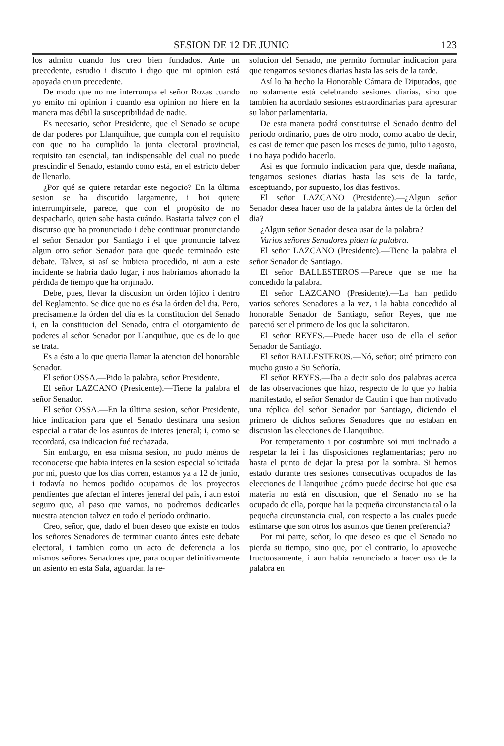SESION DE 12 DE JUNIO 123
los admito cuando los creo bien fundados. Ante un precedente, estudio i discuto i digo que mi opinion está apoyada en un precedente.
De modo que no me interrumpa el señor Rozas cuando yo emito mi opinion i cuando esa opinion no hiere en la manera mas débil la susceptibilidad de nadie.
Es necesario, señor Presidente, que el Senado se ocupe de dar poderes por Llanquihue, que cumpla con el requisito con que no ha cumplido la junta electoral provincial, requisito tan esencial, tan indispensable del cual no puede prescindir el Senado, estando como está, en el estricto deber de llenarlo.
¿Por qué se quiere retardar este negocio? En la última sesion se ha discutido largamente, i hoi quiere interrumpírsele, parece, que con el propósito de no despacharlo, quien sabe hasta cuándo. Bastaria talvez con el discurso que ha pronunciado i debe continuar pronunciando el señor Senador por Santiago i el que pronuncie talvez algun otro señor Senador para que quede terminado este debate. Talvez, si así se hubiera procedido, ni aun a este incidente se habria dado lugar, i nos habríamos ahorrado la pérdida de tiempo que ha orijinado.
Debe, pues, llevar la discusion un órden lójico i dentro del Reglamento. Se dice que no es ésa la órden del dia. Pero, precisamente la órden del dia es la constitucion del Senado i, en la constitucion del Senado, entra el otorgamiento de poderes al señor Senador por Llanquihue, que es de lo que se trata.
Es a ésto a lo que queria llamar la atencion del honorable Senador.
El señor OSSA.—Pido la palabra, señor Presidente.
El señor LAZCANO (Presidente).—Tiene la palabra el señor Senador.
El señor OSSA.—En la última sesion, señor Presidente, hice indicacion para que el Senado destinara una sesion especial a tratar de los asuntos de interes jeneral; i, como se recordará, esa indicacion fué rechazada.
Sin embargo, en esa misma sesion, no pudo ménos de reconocerse que habia interes en la sesion especial solicitada por mí, puesto que los dias corren, estamos ya a 12 de junio, i todavía no hemos podido ocuparnos de los proyectos pendientes que afectan el interes jeneral del pais, i aun estoi seguro que, al paso que vamos, no podremos dedicarles nuestra atencion talvez en todo el período ordinario.
Creo, señor, que, dado el buen deseo que existe en todos los señores Senadores de terminar cuanto ántes este debate electoral, i tambien como un acto de deferencia a los mismos señores Senadores que, para ocupar definitivamente un asiento en esta Sala, aguardan la re-
solucion del Senado, me permito formular indicacion para que tengamos sesiones diarias hasta las seis de la tarde.
Así lo ha hecho la Honorable Cámara de Diputados, que no solamente está celebrando sesiones diarias, sino que tambien ha acordado sesiones estraordinarias para apresurar su labor parlamentaria.
De esta manera podrá constituirse el Senado dentro del período ordinario, pues de otro modo, como acabo de decir, es casi de temer que pasen los meses de junio, julio i agosto, i no haya podido hacerlo.
Así es que formulo indicacion para que, desde mañana, tengamos sesiones diarias hasta las seis de la tarde, esceptuando, por supuesto, los dias festivos.
El señor LAZCANO (Presidente).—¿Algun señor Senador desea hacer uso de la palabra ántes de la órden del dia?
¿Algun señor Senador desea usar de la palabra?
Varios señores Senadores piden la palabra.
El señor LAZCANO (Presidente).—Tiene la palabra el señor Senador de Santiago.
El señor BALLESTEROS.—Parece que se me ha concedido la palabra.
El señor LAZCANO (Presidente).—La han pedido varios señores Senadores a la vez, i la habia concedido al honorable Senador de Santiago, señor Reyes, que me pareció ser el primero de los que la solicitaron.
El señor REYES.—Puede hacer uso de ella el señor Senador de Santiago.
El señor BALLESTEROS.—Nó, señor; oiré primero con mucho gusto a Su Señoría.
El señor REYES.—Iba a decir solo dos palabras acerca de las observaciones que hizo, respecto de lo que yo habia manifestado, el señor Senador de Cautin i que han motivado una réplica del señor Senador por Santiago, diciendo el primero de dichos señores Senadores que no estaban en discusion las elecciones de Llanquihue.
Por temperamento i por costumbre soi mui inclinado a respetar la lei i las disposiciones reglamentarias; pero no hasta el punto de dejar la presa por la sombra. Si hemos estado durante tres sesiones consecutivas ocupados de las elecciones de Llanquihue ¿cómo puede decirse hoi que esa materia no está en discusion, que el Senado no se ha ocupado de ella, porque hai la pequeña circunstancia tal o la pequeña circunstancia cual, con respecto a las cuales puede estimarse que son otros los asuntos que tienen preferencia?
Por mi parte, señor, lo que deseo es que el Senado no pierda su tiempo, sino que, por el contrario, lo aproveche fructuosamente, i aun habia renunciado a hacer uso de la palabra en